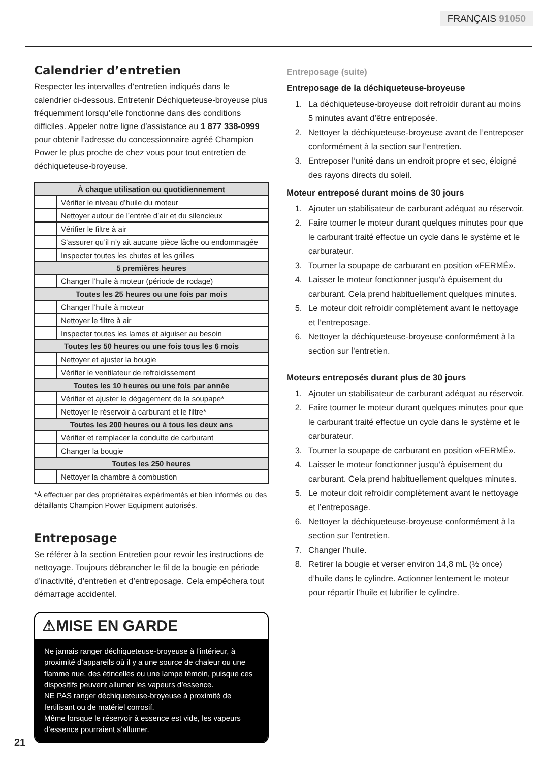FRANÇAIS 91050
Calendrier d’entretien
Respecter les intervalles d’entretien indiqués dans le calendrier ci-dessous. Entretenir Déchiqueteuse-broyeuse plus fréquemment lorsqu’elle fonctionne dans des conditions difficiles. Appeler notre ligne d’assistance au 1 877 338-0999 pour obtenir l’adresse du concessionnaire agréé Champion Power le plus proche de chez vous pour tout entretien de déchiqueteuse-broyeuse.
| À chaque utilisation ou quotidiennement | |
| --- | --- |
| | Vérifier le niveau d’huile du moteur |
| | Nettoyer autour de l’entrée d’air et du silencieux |
| | Vérifier le filtre à air |
| | S’assurer qu’il n’y ait aucune pièce lâche ou endommagée |
| | Inspecter toutes les chutes et les grilles |
| 5 premières heures | |
| | Changer l’huile à moteur (période de rodage) |
| Toutes les 25 heures ou une fois par mois | |
| | Changer l’huile à moteur |
| | Nettoyer le filtre à air |
| | Inspecter toutes les lames et aiguiser au besoin |
| Toutes les 50 heures ou une fois tous les 6 mois | |
| | Nettoyer et ajuster la bougie |
| | Vérifier le ventilateur de refroidissement |
| Toutes les 10 heures ou une fois par année | |
| | Vérifier et ajuster le dégagement de la soupape* |
| | Nettoyer le réservoir à carburant et le filtre* |
| Toutes les 200 heures ou à tous les deux ans | |
| | Vérifier et remplacer la conduite de carburant |
| | Changer la bougie |
| Toutes les 250 heures | |
| | Nettoyer la chambre à combustion |
*À effectuer par des propriétaires expérimentés et bien informés ou des détaillants Champion Power Equipment autorisés.
Entreposage
Se référer à la section Entretien pour revoir les instructions de nettoyage. Toujours débrancher le fil de la bougie en période d’inactivité, d’entretien et d’entreposage. Cela empêchera tout démarrage accidentel.
⚠MISE EN GARDE
Ne jamais ranger déchiqueteuse-broyeuse à l’intérieur, à proximité d’appareils où il y a une source de chaleur ou une flamme nue, des étincelles ou une lampe témoin, puisque ces dispositifs peuvent allumer les vapeurs d’essence.
NE PAS ranger déchiqueteuse-broyeuse à proximité de fertilisant ou de matériel corrosif.
Même lorsque le réservoir à essence est vide, les vapeurs d’essence pourraient s’allumer.
Entreposage (suite)
Entreposage de la déchiqueteuse-broyeuse
1. La déchiqueteuse-broyeuse doit refroidir durant au moins 5 minutes avant d’être entreposée.
2. Nettoyer la déchiqueteuse-broyeuse avant de l’entreposer conformément à la section sur l’entretien.
3. Entreposer l’unité dans un endroit propre et sec, éloigné des rayons directs du soleil.
Moteur entreposé durant moins de 30 jours
1. Ajouter un stabilisateur de carburant adéquat au réservoir.
2. Faire tourner le moteur durant quelques minutes pour que le carburant traité effectue un cycle dans le système et le carburateur.
3. Tourner la soupape de carburant en position «FERMÉ».
4. Laisser le moteur fonctionner jusqu’à épuisement du carburant. Cela prend habituellement quelques minutes.
5. Le moteur doit refroidir complètement avant le nettoyage et l’entreposage.
6. Nettoyer la déchiqueteuse-broyeuse conformément à la section sur l’entretien.
Moteurs entreposés durant plus de 30 jours
1. Ajouter un stabilisateur de carburant adéquat au réservoir.
2. Faire tourner le moteur durant quelques minutes pour que le carburant traité effectue un cycle dans le système et le carburateur.
3. Tourner la soupape de carburant en position «FERMÉ».
4. Laisser le moteur fonctionner jusqu’à épuisement du carburant. Cela prend habituellement quelques minutes.
5. Le moteur doit refroidir complètement avant le nettoyage et l’entreposage.
6. Nettoyer la déchiqueteuse-broyeuse conformément à la section sur l’entretien.
7. Changer l’huile.
8. Retirer la bougie et verser environ 14,8 mL (½ once) d’huile dans le cylindre. Actionner lentement le moteur pour répartir l’huile et lubrifier le cylindre.
21